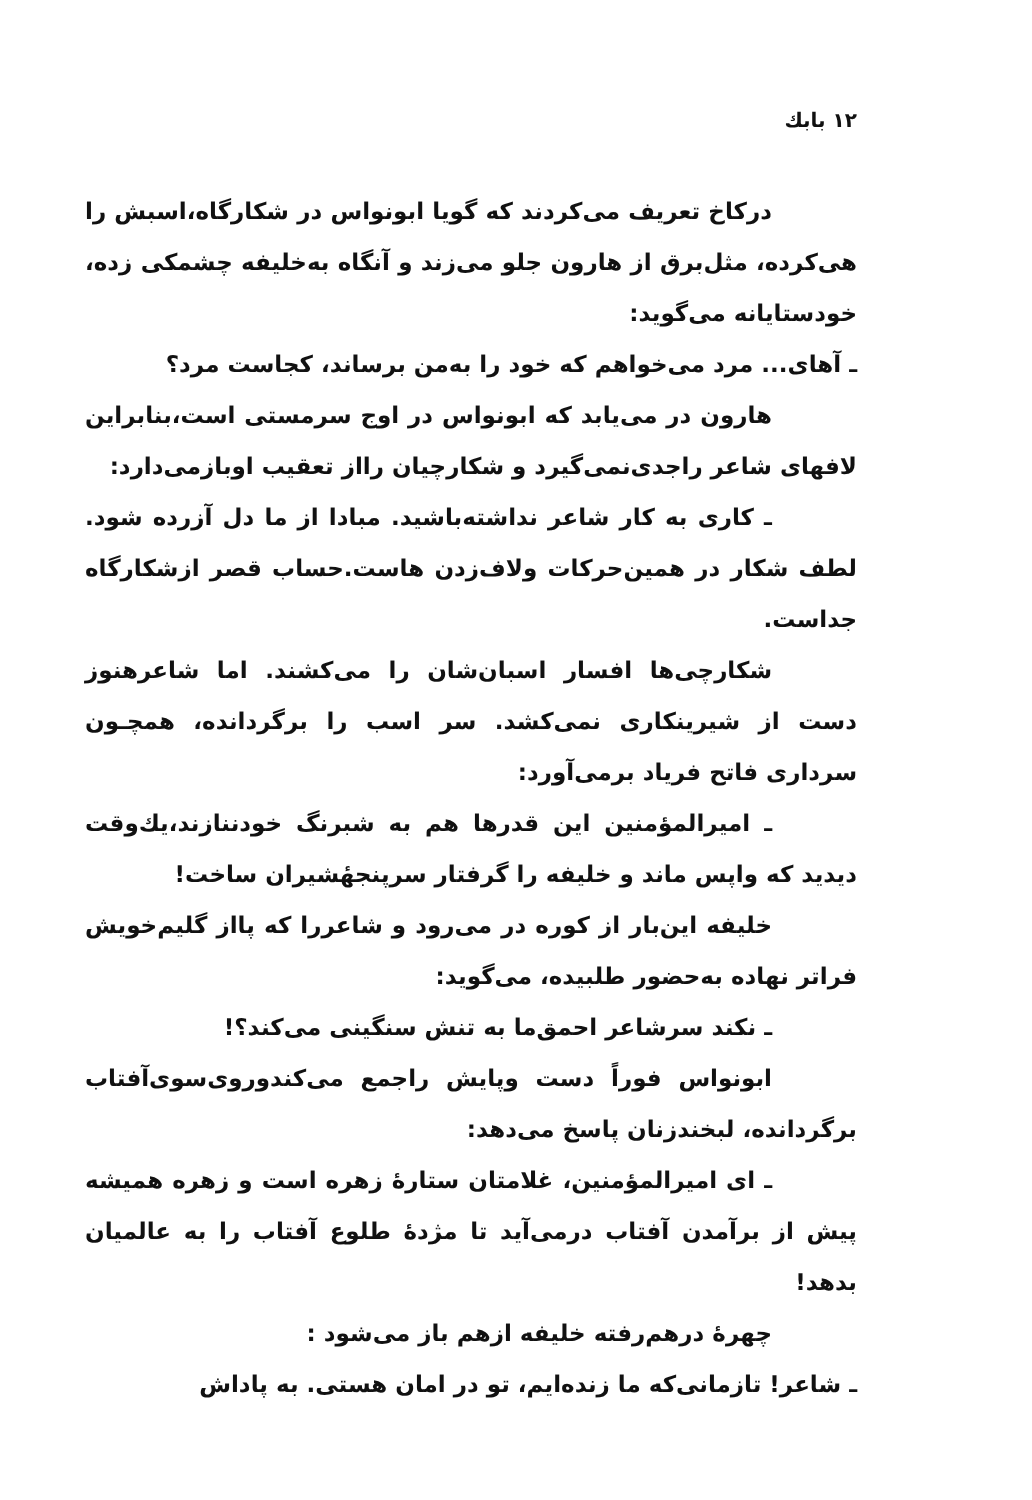۱۲ بابك
درکاخ تعریف می‌کردند که گویا ابونواس در شکارگاه،اسبش را هی‌کرده، مثل‌برق از هارون جلو می‌زند و آنگاه به‌خلیفه چشمکی زده، خودستایانه می‌گوید:
ـ آهای... مرد می‌خواهم که خود را به‌من برساند، کجاست مرد؟
هارون در می‌یابد که ابونواس در اوج سرمستی است،بنابراین لافهای شاعر راجدی‌نمی‌گیرد و شکارچیان رااز تعقیب اوبازمی‌دارد:
ـ کاری به کار شاعر نداشته‌باشید. مبادا از ما دل آزرده شود. لطف شکار در همین‌حرکات ولاف‌زدن هاست.حساب قصر ازشکارگاه جداست.
شکارچی‌ها افسار اسبان‌شان را می‌کشند. اما شاعرهنوز دست از شیرینکاری نمی‌کشد. سر اسب را برگردانده، همچـون سرداری فاتح فریاد برمی‌آورد:
ـ امیرالمؤمنین این قدرها هم به شبرنگ خودننازند،یك‌وقت دیدید که واپس ماند و خلیفه را گرفتار سرپنجهٔشیران ساخت!
خلیفه این‌بار از کوره در می‌رود و شاعررا که پااز گلیم‌خویش فراتر نهاده به‌حضور طلبیده، می‌گوید:
ـ نکند سرشاعر احمق‌ما به تنش سنگینی می‌کند؟!
ابونواس فوراً دست وپایش راجمع می‌کندوروی‌سوی‌آفتاب برگردانده، لبخندزنان پاسخ می‌دهد:
ـ ای امیرالمؤمنین، غلامتان ستارهٔ زهره است و زهره همیشه پیش از برآمدن آفتاب درمی‌آید تا مژدهٔ طلوع آفتاب را به عالمیان بدهد!
چهرهٔ درهم‌رفته خلیفه ازهم باز می‌شود :
ـ شاعر! تازمانی‌که ما زنده‌ایم، تو در امان هستی. به پاداش